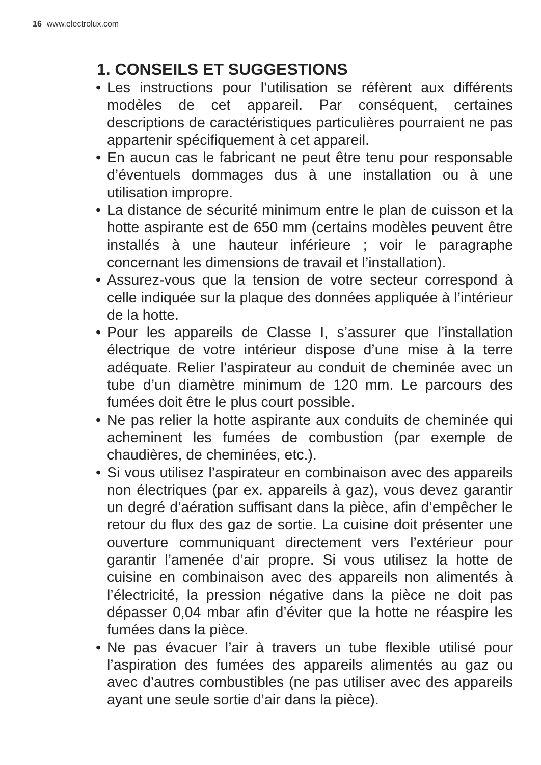16 www.electrolux.com
1. CONSEILS ET SUGGESTIONS
• Les instructions pour l’utilisation se réfèrent aux différents modèles de cet appareil. Par conséquent, certaines descriptions de caractéristiques particulières pourraient ne pas appartenir spécifiquement à cet appareil.
• En aucun cas le fabricant ne peut être tenu pour responsable d’éventuels dommages dus à une installation ou à une utilisation impropre.
• La distance de sécurité minimum entre le plan de cuisson et la hotte aspirante est de 650 mm (certains modèles peuvent être installés à une hauteur inférieure ; voir le paragraphe concernant les dimensions de travail et l’installation).
• Assurez-vous que la tension de votre secteur correspond à celle indiquée sur la plaque des données appliquée à l’intérieur de la hotte.
• Pour les appareils de Classe I, s’assurer que l’installation électrique de votre intérieur dispose d’une mise à la terre adéquate. Relier l’aspirateur au conduit de cheminée avec un tube d’un diamètre minimum de 120 mm. Le parcours des fumées doit être le plus court possible.
• Ne pas relier la hotte aspirante aux conduits de cheminée qui acheminent les fumées de combustion (par exemple de chaudières, de cheminées, etc.).
• Si vous utilisez l’aspirateur en combinaison avec des appareils non électriques (par ex. appareils à gaz), vous devez garantir un degré d’aération suffisant dans la pièce, afin d’empêcher le retour du flux des gaz de sortie. La cuisine doit présenter une ouverture communiquant directement vers l’extérieur pour garantir l’amenée d’air propre. Si vous utilisez la hotte de cuisine en combinaison avec des appareils non alimentés à l’électricité, la pression négative dans la pièce ne doit pas dépasser 0,04 mbar afin d’éviter que la hotte ne réaspire les fumées dans la pièce.
• Ne pas évacuer l’air à travers un tube flexible utilisé pour l’aspiration des fumées des appareils alimentés au gaz ou avec d’autres combustibles (ne pas utiliser avec des appareils ayant une seule sortie d’air dans la pièce).